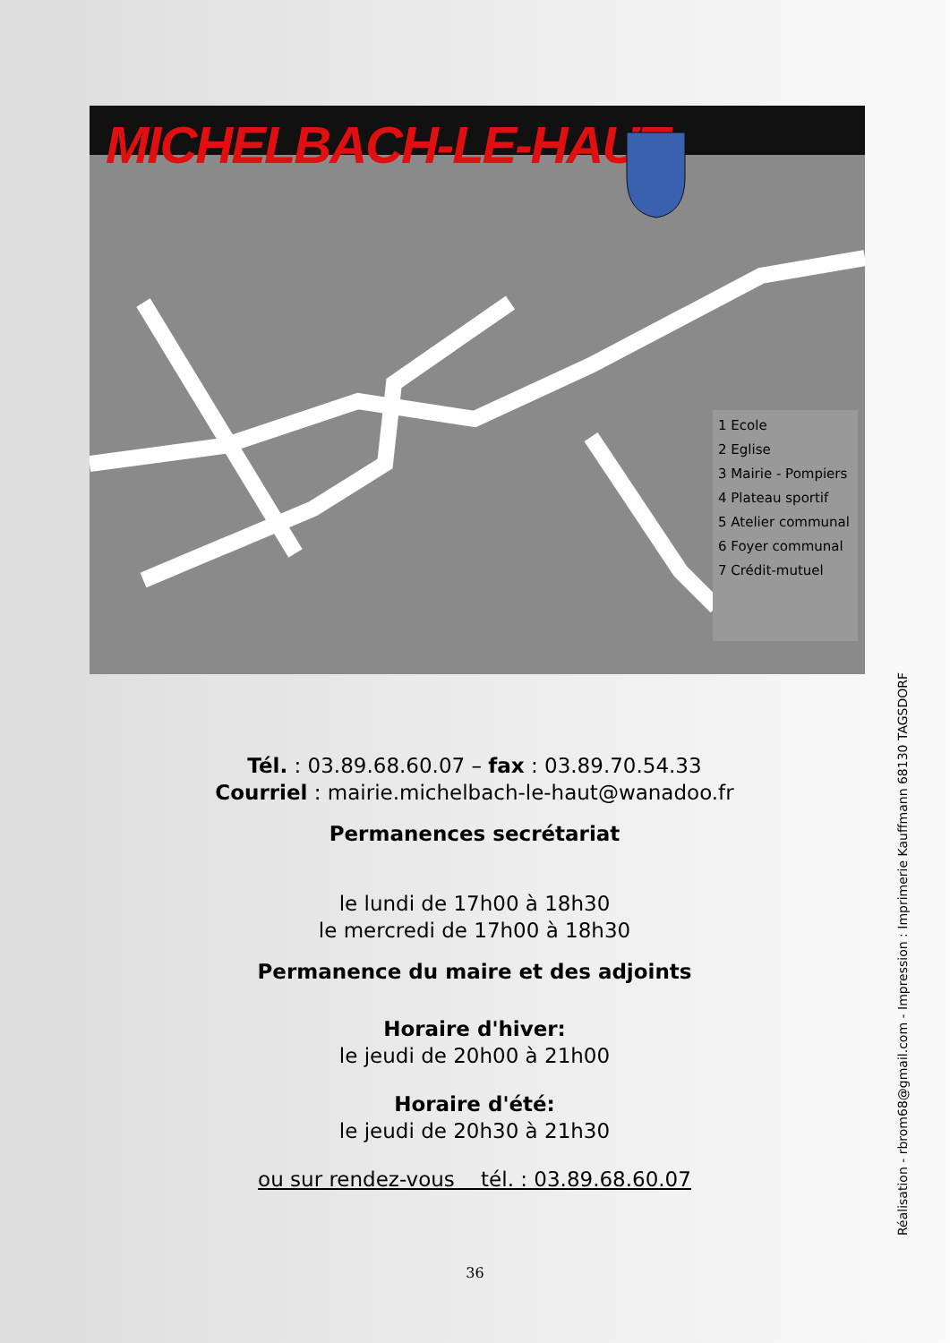MICHELBACH-LE-HAUT
1 Ecole
2 Eglise
3 Mairie - Pompiers
4 Plateau sportif
5 Atelier communal
6 Foyer communal
7 Crédit-mutuel
Tél. : 03.89.68.60.07 – fax : 03.89.70.54.33
Courriel : mairie.michelbach-le-haut@wanadoo.fr
Permanences secrétariat
le lundi de 17h00 à 18h30
le mercredi de 17h00 à 18h30
Permanence du maire et des adjoints
Horaire d'hiver:
le jeudi de 20h00 à 21h00
Horaire d'été:
le jeudi de 20h30 à 21h30
ou sur rendez-vous tél. : 03.89.68.60.07
36
Réalisation - rbrom68@gmail.com - Impression : Imprimerie Kauffmann 68130 TAGSDORF